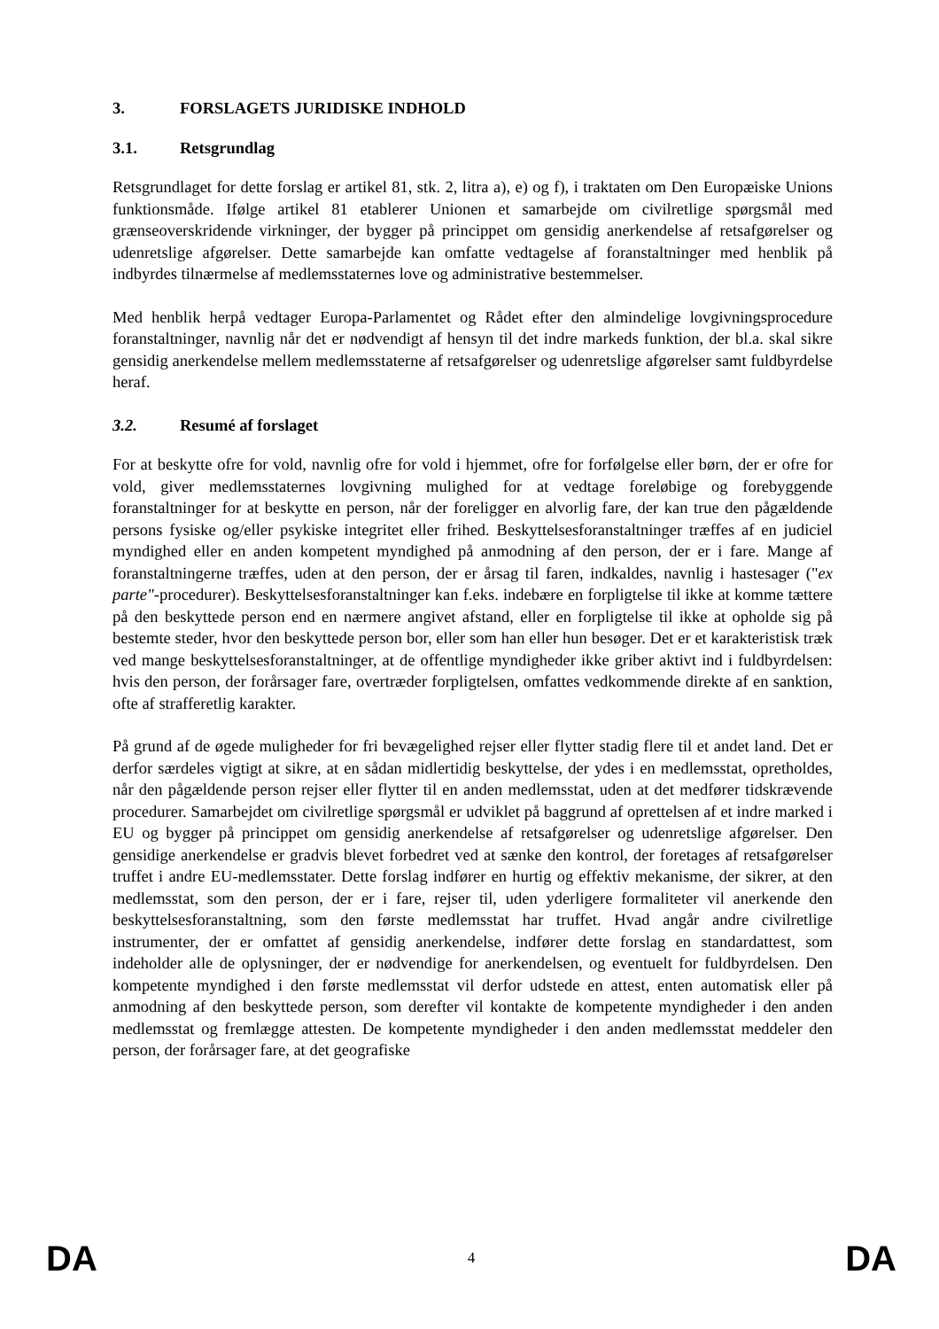3. FORSLAGETS JURIDISKE INDHOLD
3.1. Retsgrundlag
Retsgrundlaget for dette forslag er artikel 81, stk. 2, litra a), e) og f), i traktaten om Den Europæiske Unions funktionsmåde. Ifølge artikel 81 etablerer Unionen et samarbejde om civilretlige spørgsmål med grænseoverskridende virkninger, der bygger på princippet om gensidig anerkendelse af retsafgørelser og udenretslige afgørelser. Dette samarbejde kan omfatte vedtagelse af foranstaltninger med henblik på indbyrdes tilnærmelse af medlemsstaternes love og administrative bestemmelser.
Med henblik herpå vedtager Europa-Parlamentet og Rådet efter den almindelige lovgivningsprocedure foranstaltninger, navnlig når det er nødvendigt af hensyn til det indre markeds funktion, der bl.a. skal sikre gensidig anerkendelse mellem medlemsstaterne af retsafgørelser og udenretslige afgørelser samt fuldbyrdelse heraf.
3.2. Resumé af forslaget
For at beskytte ofre for vold, navnlig ofre for vold i hjemmet, ofre for forfølgelse eller børn, der er ofre for vold, giver medlemsstaternes lovgivning mulighed for at vedtage foreløbige og forebyggende foranstaltninger for at beskytte en person, når der foreligger en alvorlig fare, der kan true den pågældende persons fysiske og/eller psykiske integritet eller frihed. Beskyttelsesforanstaltninger træffes af en judiciel myndighed eller en anden kompetent myndighed på anmodning af den person, der er i fare. Mange af foranstaltningerne træffes, uden at den person, der er årsag til faren, indkaldes, navnlig i hastesager ("ex parte"-procedurer). Beskyttelsesforanstaltninger kan f.eks. indebære en forpligtelse til ikke at komme tættere på den beskyttede person end en nærmere angivet afstand, eller en forpligtelse til ikke at opholde sig på bestemte steder, hvor den beskyttede person bor, eller som han eller hun besøger. Det er et karakteristisk træk ved mange beskyttelsesforanstaltninger, at de offentlige myndigheder ikke griber aktivt ind i fuldbyrdelsen: hvis den person, der forårsager fare, overtræder forpligtelsen, omfattes vedkommende direkte af en sanktion, ofte af strafferetlig karakter.
På grund af de øgede muligheder for fri bevægelighed rejser eller flytter stadig flere til et andet land. Det er derfor særdeles vigtigt at sikre, at en sådan midlertidig beskyttelse, der ydes i en medlemsstat, opretholdes, når den pågældende person rejser eller flytter til en anden medlemsstat, uden at det medfører tidskrævende procedurer. Samarbejdet om civilretlige spørgsmål er udviklet på baggrund af oprettelsen af et indre marked i EU og bygger på princippet om gensidig anerkendelse af retsafgørelser og udenretslige afgørelser. Den gensidige anerkendelse er gradvis blevet forbedret ved at sænke den kontrol, der foretages af retsafgørelser truffet i andre EU-medlemsstater. Dette forslag indfører en hurtig og effektiv mekanisme, der sikrer, at den medlemsstat, som den person, der er i fare, rejser til, uden yderligere formaliteter vil anerkende den beskyttelsesforanstaltning, som den første medlemsstat har truffet. Hvad angår andre civilretlige instrumenter, der er omfattet af gensidig anerkendelse, indfører dette forslag en standardattest, som indeholder alle de oplysninger, der er nødvendige for anerkendelsen, og eventuelt for fuldbyrdelsen. Den kompetente myndighed i den første medlemsstat vil derfor udstede en attest, enten automatisk eller på anmodning af den beskyttede person, som derefter vil kontakte de kompetente myndigheder i den anden medlemsstat og fremlægge attesten. De kompetente myndigheder i den anden medlemsstat meddeler den person, der forårsager fare, at det geografiske
DA 4 DA